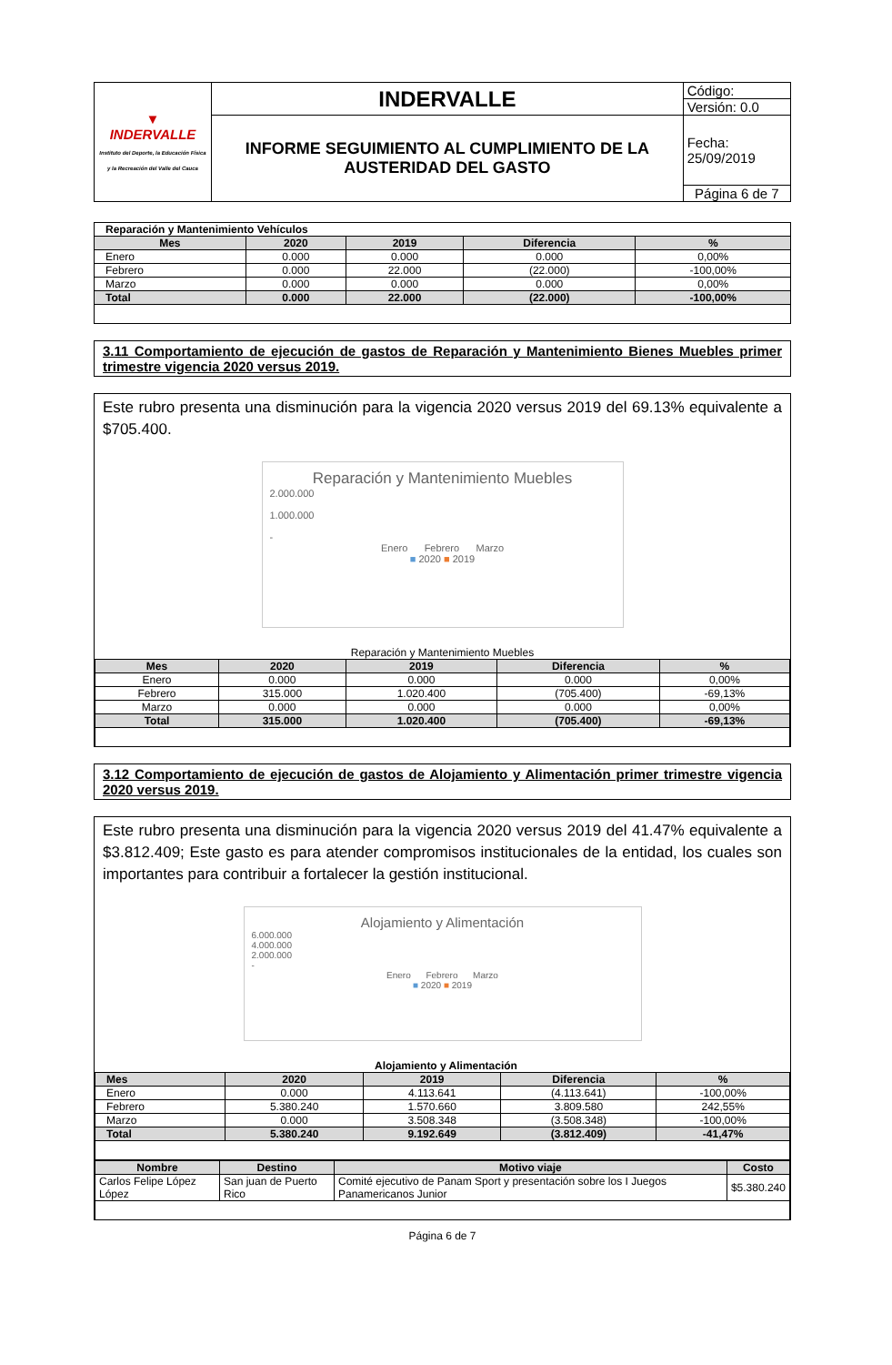| ▼ INDERVALLE Instituto del Deporte, la Educación Física y la Recreación del Valle del Cauca | INDERVALLE | Código: |
| | | Versión: 0.0 |
| | INFORME SEGUIMIENTO AL CUMPLIMIENTO DE LA AUSTERIDAD DEL GASTO | Fecha: 25/09/2019 |
| | | Página 6 de 7 |
| Reparación y Mantenimiento Vehículos | | | | |
| Mes | 2020 | 2019 | Diferencia | % |
| Enero | 0.000 | 0.000 | 0.000 | 0,00% |
| Febrero | 0.000 | 22.000 | (22.000) | -100,00% |
| Marzo | 0.000 | 0.000 | 0.000 | 0,00% |
| Total | 0.000 | 22.000 | (22.000) | -100,00% |
3.11 Comportamiento de ejecución de gastos de Reparación y Mantenimiento Bienes Muebles primer trimestre vigencia 2020 versus 2019.
Este rubro presenta una disminución para la vigencia 2020 versus 2019 del 69.13% equivalente a $705.400.
Reparación y Mantenimiento Muebles
2.000.000
1.000.000
-
Enero Febrero Marzo
■ 2020 ■ 2019
| Reparación y Mantenimiento Muebles | | | | |
| Mes | 2020 | 2019 | Diferencia | % |
| Enero | 0.000 | 0.000 | 0.000 | 0,00% |
| Febrero | 315.000 | 1.020.400 | (705.400) | -69,13% |
| Marzo | 0.000 | 0.000 | 0.000 | 0,00% |
| Total | 315.000 | 1.020.400 | (705.400) | -69,13% |
3.12 Comportamiento de ejecución de gastos de Alojamiento y Alimentación primer trimestre vigencia 2020 versus 2019.
Este rubro presenta una disminución para la vigencia 2020 versus 2019 del 41.47% equivalente a $3.812.409; Este gasto es para atender compromisos institucionales de la entidad, los cuales son importantes para contribuir a fortalecer la gestión institucional.
Alojamiento y Alimentación
6.000.000
4.000.000
2.000.000
-
Enero Febrero Marzo
■ 2020 ■ 2019
| Alojamiento y Alimentación | | | | |
| Mes | 2020 | 2019 | Diferencia | % |
| Enero | 0.000 | 4.113.641 | (4.113.641) | -100,00% |
| Febrero | 5.380.240 | 1.570.660 | 3.809.580 | 242,55% |
| Marzo | 0.000 | 3.508.348 | (3.508.348) | -100,00% |
| Total | 5.380.240 | 9.192.649 | (3.812.409) | -41,47% |
| Nombre | Destino | Motivo viaje | Costo |
| --- | --- | --- | --- |
| Carlos Felipe López López | San juan de Puerto Rico | Comité ejecutivo de Panam Sport y presentación sobre los I Juegos Panamericanos Junior | $5.380.240 |
Página 6 de 7